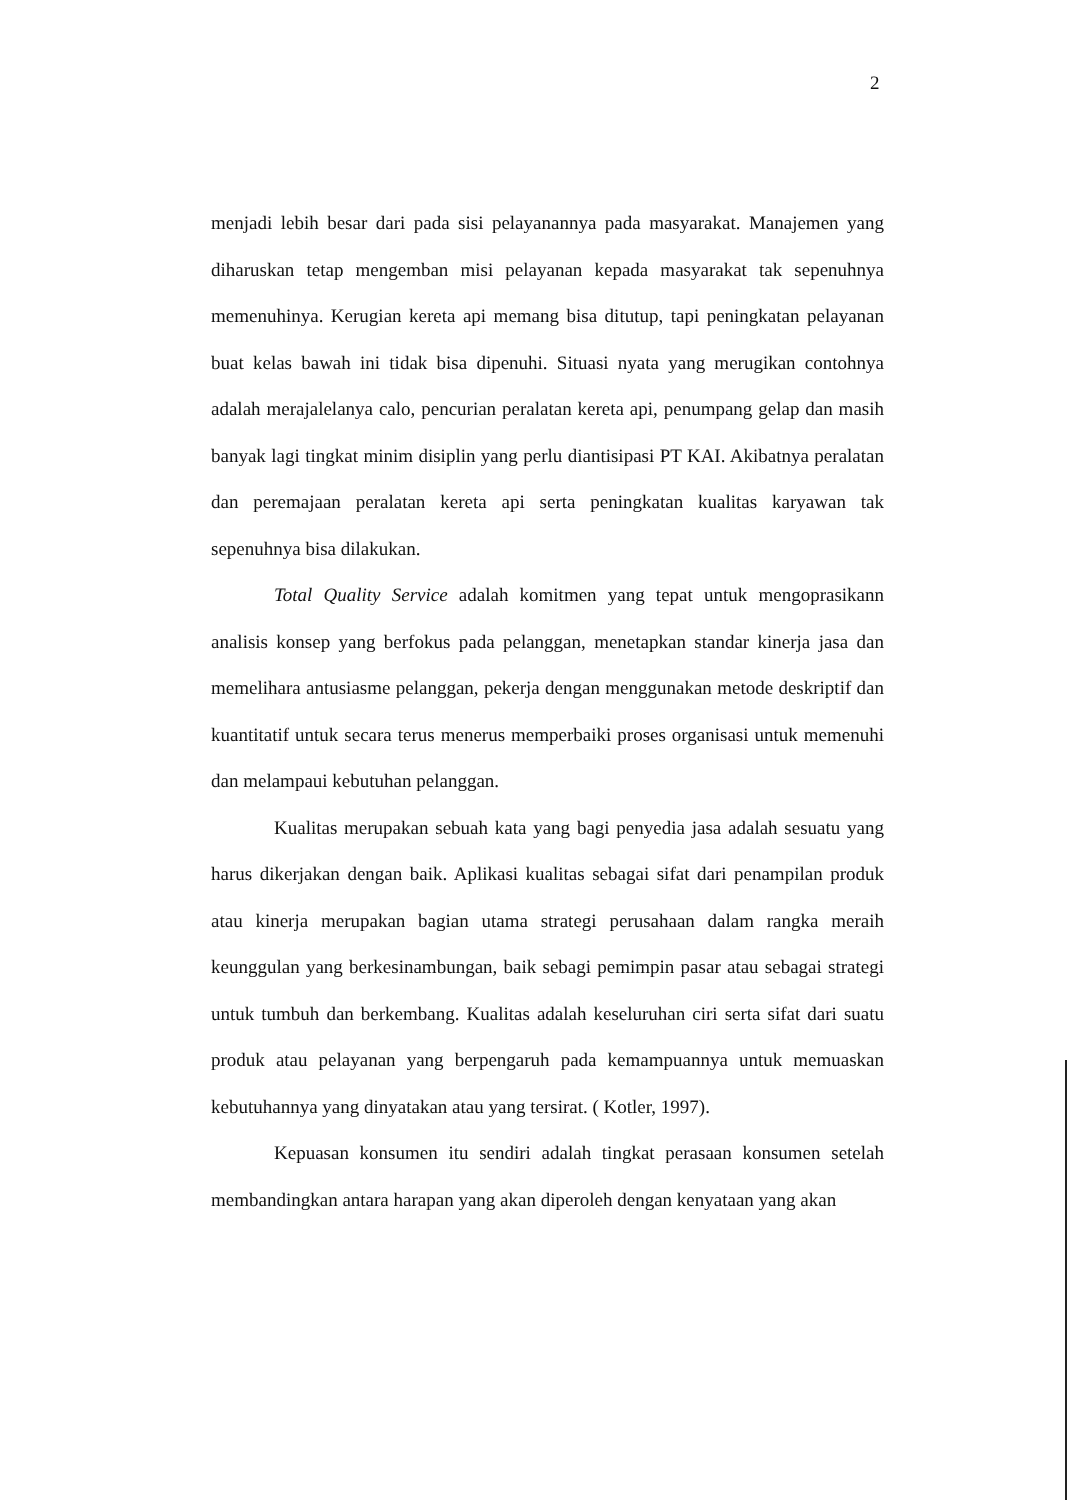2
menjadi lebih besar dari pada sisi pelayanannya pada masyarakat. Manajemen yang diharuskan tetap mengemban misi pelayanan kepada masyarakat tak sepenuhnya memenuhinya. Kerugian kereta api memang bisa ditutup, tapi peningkatan pelayanan buat kelas bawah ini tidak bisa dipenuhi. Situasi nyata yang merugikan contohnya adalah merajalelanya calo, pencurian peralatan kereta api, penumpang gelap dan masih banyak lagi tingkat minim disiplin yang perlu diantisipasi PT KAI. Akibatnya peralatan dan peremajaan peralatan kereta api serta peningkatan kualitas karyawan tak sepenuhnya bisa dilakukan.
Total Quality Service adalah komitmen yang tepat untuk mengoprasikann analisis konsep yang berfokus pada pelanggan, menetapkan standar kinerja jasa dan memelihara antusiasme pelanggan, pekerja dengan menggunakan metode deskriptif dan kuantitatif untuk secara terus menerus memperbaiki proses organisasi untuk memenuhi dan melampaui kebutuhan pelanggan.
Kualitas merupakan sebuah kata yang bagi penyedia jasa adalah sesuatu yang harus dikerjakan dengan baik. Aplikasi kualitas sebagai sifat dari penampilan produk atau kinerja merupakan bagian utama strategi perusahaan dalam rangka meraih keunggulan yang berkesinambungan, baik sebagi pemimpin pasar atau sebagai strategi untuk tumbuh dan berkembang. Kualitas adalah keseluruhan ciri serta sifat dari suatu produk atau pelayanan yang berpengaruh pada kemampuannya untuk memuaskan kebutuhannya yang dinyatakan atau yang tersirat. ( Kotler, 1997).
Kepuasan konsumen itu sendiri adalah tingkat perasaan konsumen setelah membandingkan antara harapan yang akan diperoleh dengan kenyataan yang akan